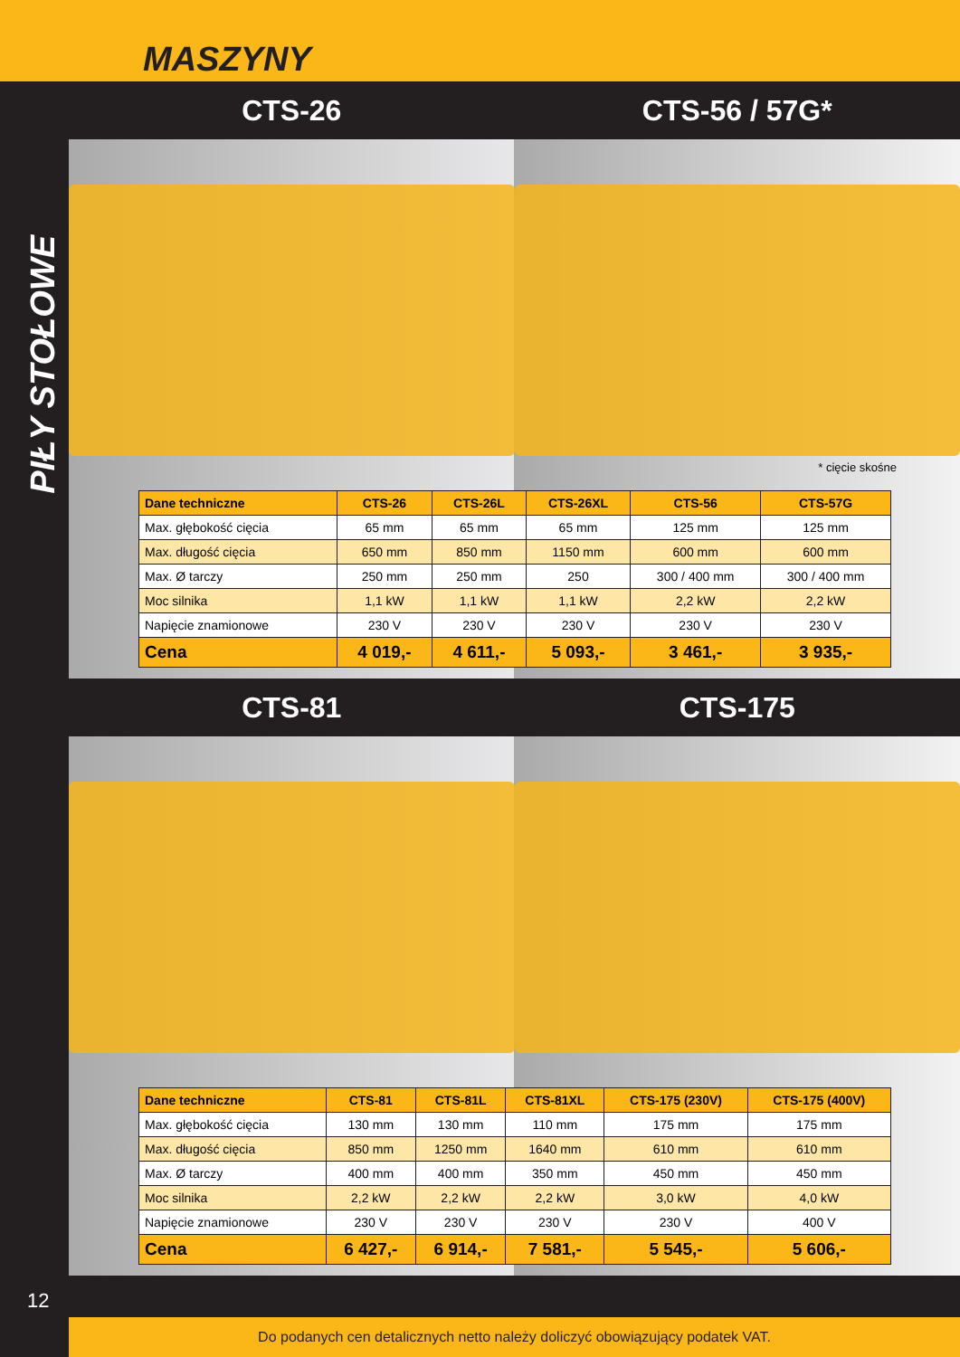MASZYNY
PIŁY STOŁOWE
12
CTS-26 CTS-56 / 57G*
* cięcie skośne
| Dane techniczne | CTS-26 | CTS-26L | CTS-26XL | CTS-56 | CTS-57G |
| --- | --- | --- | --- | --- | --- |
| Max. głębokość cięcia | 65 mm | 65 mm | 65 mm | 125 mm | 125 mm |
| Max. długość cięcia | 650 mm | 850 mm | 1150 mm | 600 mm | 600 mm |
| Max. Ø tarczy | 250 mm | 250 mm | 250 | 300 / 400 mm | 300 / 400 mm |
| Moc silnika | 1,1 kW | 1,1 kW | 1,1 kW | 2,2 kW | 2,2 kW |
| Napięcie znamionowe | 230 V | 230 V | 230 V | 230 V | 230 V |
| Cena | 4 019,- | 4 611,- | 5 093,- | 3 461,- | 3 935,- |
CTS-81 CTS-175
| Dane techniczne | CTS-81 | CTS-81L | CTS-81XL | CTS-175 (230V) | CTS-175 (400V) |
| --- | --- | --- | --- | --- | --- |
| Max. głębokość cięcia | 130 mm | 130 mm | 110 mm | 175 mm | 175 mm |
| Max. długość cięcia | 850 mm | 1250 mm | 1640 mm | 610 mm | 610 mm |
| Max. Ø tarczy | 400 mm | 400 mm | 350 mm | 450 mm | 450 mm |
| Moc silnika | 2,2 kW | 2,2 kW | 2,2 kW | 3,0 kW | 4,0 kW |
| Napięcie znamionowe | 230 V | 230 V | 230 V | 230 V | 400 V |
| Cena | 6 427,- | 6 914,- | 7 581,- | 5 545,- | 5 606,- |
Do podanych cen detalicznych netto należy doliczyć obowiązujący podatek VAT.